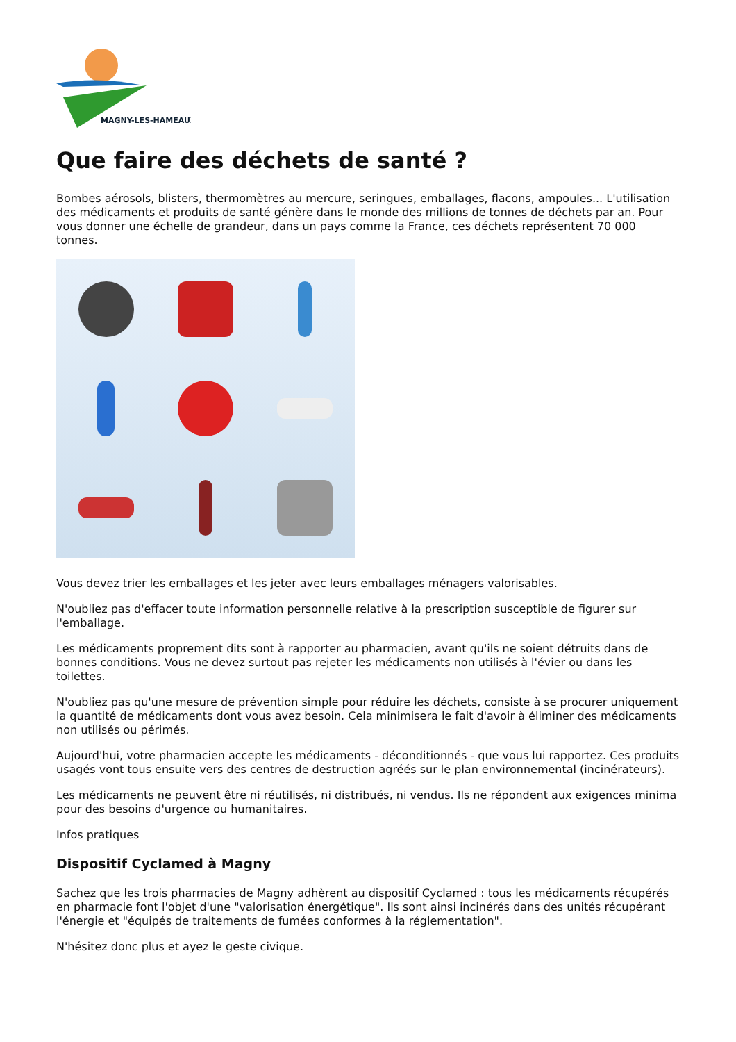MAGNY-LES-HAMEAUX
Que faire des déchets de santé ?
Bombes aérosols, blisters, thermomètres au mercure, seringues, emballages, flacons, ampoules... L'utilisation des médicaments et produits de santé génère dans le monde des millions de tonnes de déchets par an. Pour vous donner une échelle de grandeur, dans un pays comme la France, ces déchets représentent 70 000 tonnes.
Vous devez trier les emballages et les jeter avec leurs emballages ménagers valorisables.
N'oubliez pas d'effacer toute information personnelle relative à la prescription susceptible de figurer sur l'emballage.
Les médicaments proprement dits sont à rapporter au pharmacien, avant qu'ils ne soient détruits dans de bonnes conditions. Vous ne devez surtout pas rejeter les médicaments non utilisés à l'évier ou dans les toilettes.
N'oubliez pas qu'une mesure de prévention simple pour réduire les déchets, consiste à se procurer uniquement la quantité de médicaments dont vous avez besoin. Cela minimisera le fait d'avoir à éliminer des médicaments non utilisés ou périmés.
Aujourd'hui, votre pharmacien accepte les médicaments - déconditionnés - que vous lui rapportez. Ces produits usagés vont tous ensuite vers des centres de destruction agréés sur le plan environnemental (incinérateurs).
Les médicaments ne peuvent être ni réutilisés, ni distribués, ni vendus. Ils ne répondent aux exigences minima pour des besoins d'urgence ou humanitaires.
Infos pratiques
Dispositif Cyclamed à Magny
Sachez que les trois pharmacies de Magny adhèrent au dispositif Cyclamed : tous les médicaments récupérés en pharmacie font l'objet d'une "valorisation énergétique". Ils sont ainsi incinérés dans des unités récupérant l'énergie et "équipés de traitements de fumées conformes à la réglementation".
N'hésitez donc plus et ayez le geste civique.